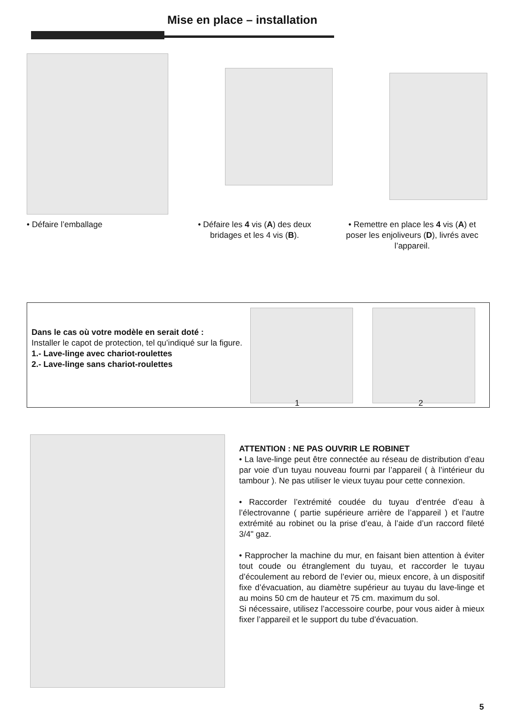Mise en place – installation
• Défaire l’emballage • Défaire les 4 vis (A) des deux bridages et les 4 vis (B).
• Remettre en place les 4 vis (A) et poser les enjoliveurs (D), livrés avec l’appareil.
Dans le cas où votre modèle en serait doté :
Installer le capot de protection, tel qu’indiqué sur la figure.
1.- Lave-linge avec chariot-roulettes
2.- Lave-linge sans chariot-roulettes
1 2
ATTENTION : NE PAS OUVRIR LE ROBINET
• La lave-linge peut être connectée au réseau de distribution d’eau par voie d’un tuyau nouveau fourni par l’appareil ( à l’intérieur du tambour ). Ne pas utiliser le vieux tuyau pour cette connexion.
• Raccorder l’extrémité coudée du tuyau d’entrée d’eau à l’électrovanne ( partie supérieure arrière de l’appareil ) et l’autre extrémité au robinet ou la prise d’eau, à l’aide d’un raccord fileté 3/4" gaz.
• Rapprocher la machine du mur, en faisant bien attention à éviter tout coude ou étranglement du tuyau, et raccorder le tuyau d’écoulement au rebord de l’evier ou, mieux encore, à un dispositif fixe d’évacuation, au diamètre supérieur au tuyau du lave-linge et au moins 50 cm de hauteur et 75 cm. maximum du sol.
Si nécessaire, utilisez l’accessoire courbe, pour vous aider à mieux fixer l’appareil et le support du tube d’évacuation.
5